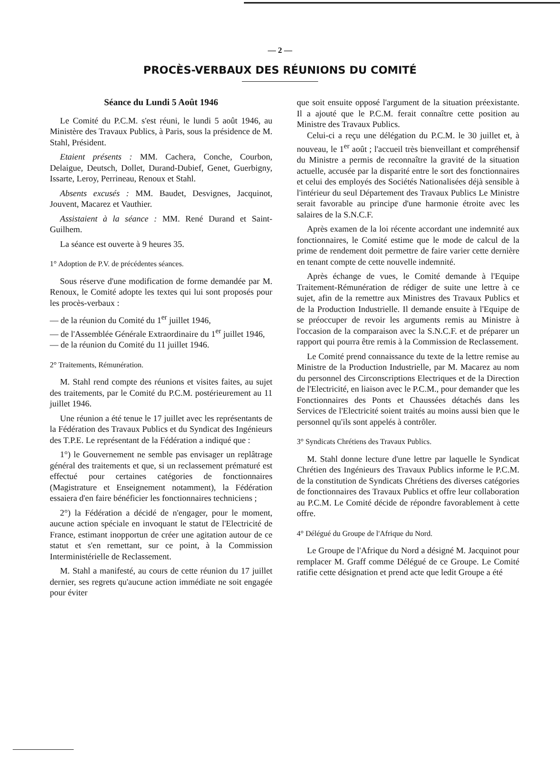— 2 —
PROCÈS-VERBAUX DES RÉUNIONS DU COMITÉ
Séance du Lundi 5 Août 1946
Le Comité du P.C.M. s'est réuni, le lundi 5 août 1946, au Ministère des Travaux Publics, à Paris, sous la présidence de M. Stahl, Président.
Etaient présents : MM. Cachera, Conche, Courbon, Delaigue, Deutsch, Dollet, Durand-Dubief, Genet, Guerbigny, Issarte, Leroy, Perrineau, Renoux et Stahl.
Absents excusés : MM. Baudet, Desvignes, Jacquinot, Jouvent, Macarez et Vauthier.
Assistaient à la séance : MM. René Durand et Saint-Guilhem.
La séance est ouverte à 9 heures 35.
1° Adoption de P.V. de précédentes séances.
Sous réserve d'une modification de forme demandée par M. Renoux, le Comité adopte les textes qui lui sont proposés pour les procès-verbaux :
— de la réunion du Comité du 1<sup>er</sup> juillet 1946,
— de l'Assemblée Générale Extraordinaire du 1<sup>er</sup> juillet 1946,
— de la réunion du Comité du 11 juillet 1946.
2° Traitements, Rémunération.
M. Stahl rend compte des réunions et visites faites, au sujet des traitements, par le Comité du P.C.M. postérieurement au 11 juillet 1946.
Une réunion a été tenue le 17 juillet avec les représentants de la Fédération des Travaux Publics et du Syndicat des Ingénieurs des T.P.E. Le représentant de la Fédération a indiqué que :
1°) le Gouvernement ne semble pas envisager un replâtrage général des traitements et que, si un reclassement prématuré est effectué pour certaines catégories de fonctionnaires (Magistrature et Enseignement notamment), la Fédération essaiera d'en faire bénéficier les fonctionnaires techniciens ;
2°) la Fédération a décidé de n'engager, pour le moment, aucune action spéciale en invoquant le statut de l'Electricité de France, estimant inopportun de créer une agitation autour de ce statut et s'en remettant, sur ce point, à la Commission Interministérielle de Reclassement.
M. Stahl a manifesté, au cours de cette réunion du 17 juillet dernier, ses regrets qu'aucune action immédiate ne soit engagée pour éviter
que soit ensuite opposé l'argument de la situation préexistante. Il a ajouté que le P.C.M. ferait connaître cette position au Ministre des Travaux Publics.
Celui-ci a reçu une délégation du P.C.M. le 30 juillet et, à nouveau, le 1<sup>er</sup> août ; l'accueil très bienveillant et compréhensif du Ministre a permis de reconnaître la gravité de la situation actuelle, accusée par la disparité entre le sort des fonctionnaires et celui des employés des Sociétés Nationalisées déjà sensible à l'intérieur du seul Département des Travaux Publics Le Ministre serait favorable au principe d'une harmonie étroite avec les salaires de la S.N.C.F.
Après examen de la loi récente accordant une indemnité aux fonctionnaires, le Comité estime que le mode de calcul de la prime de rendement doit permettre de faire varier cette dernière en tenant compte de cette nouvelle indemnité.
Après échange de vues, le Comité demande à l'Equipe Traitement-Rémunération de rédiger de suite une lettre à ce sujet, afin de la remettre aux Ministres des Travaux Publics et de la Production Industrielle. Il demande ensuite à l'Equipe de se préoccuper de revoir les arguments remis au Ministre à l'occasion de la comparaison avec la S.N.C.F. et de préparer un rapport qui pourra être remis à la Commission de Reclassement.
Le Comité prend connaissance du texte de la lettre remise au Ministre de la Production Industrielle, par M. Macarez au nom du personnel des Circonscriptions Electriques et de la Direction de l'Electricité, en liaison avec le P.C.M., pour demander que les Fonctionnaires des Ponts et Chaussées détachés dans les Services de l'Electricité soient traités au moins aussi bien que le personnel qu'ils sont appelés à contrôler.
3° Syndicats Chrétiens des Travaux Publics.
M. Stahl donne lecture d'une lettre par laquelle le Syndicat Chrétien des Ingénieurs des Travaux Publics informe le P.C.M. de la constitution de Syndicats Chrétiens des diverses catégories de fonctionnaires des Travaux Publics et offre leur collaboration au P.C.M. Le Comité décide de répondre favorablement à cette offre.
4° Délégué du Groupe de l'Afrique du Nord.
Le Groupe de l'Afrique du Nord a désigné M. Jacquinot pour remplacer M. Graff comme Délégué de ce Groupe. Le Comité ratifie cette désignation et prend acte que ledit Groupe a été